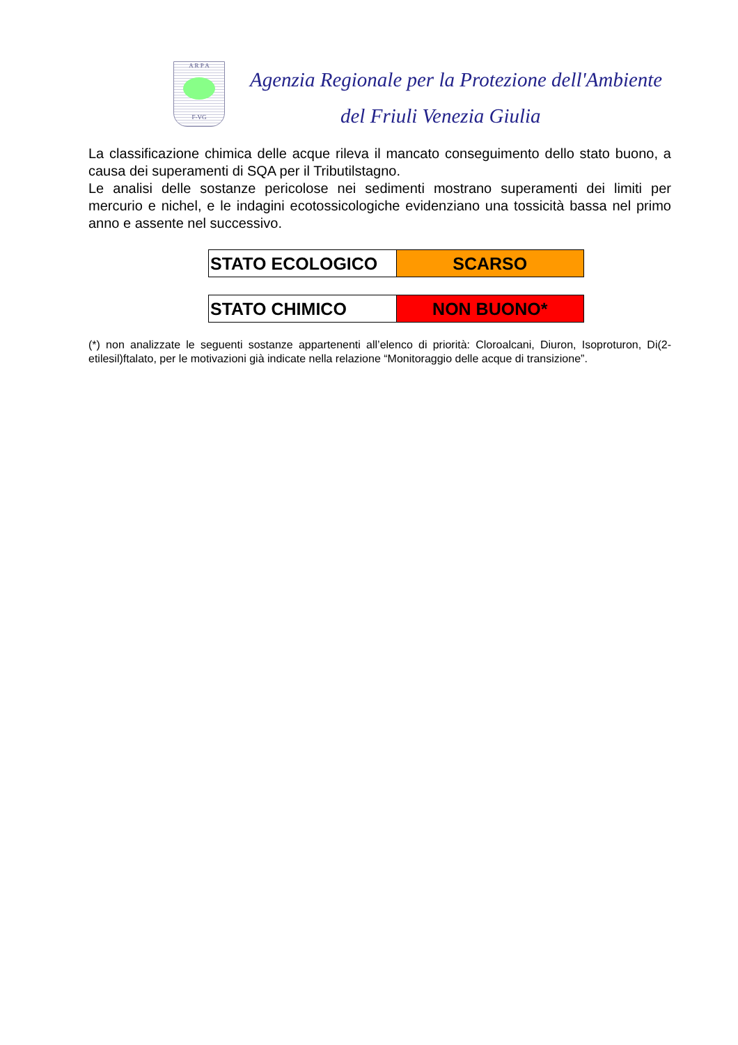A R P A
F-VG
Agenzia Regionale per la Protezione dell'Ambiente
del Friuli Venezia Giulia
La classificazione chimica delle acque rileva il mancato conseguimento dello stato buono, a causa dei superamenti di SQA per il Tributilstagno.
Le analisi delle sostanze pericolose nei sedimenti mostrano superamenti dei limiti per mercurio e nichel, e le indagini ecotossicologiche evidenziano una tossicità bassa nel primo anno e assente nel successivo.
| STATO ECOLOGICO | SCARSO |
| STATO CHIMICO | NON BUONO* |
(*) non analizzate le seguenti sostanze appartenenti all’elenco di priorità: Cloroalcani, Diuron, Isoproturon, Di(2-etilesil)ftalato, per le motivazioni già indicate nella relazione “Monitoraggio delle acque di transizione”.